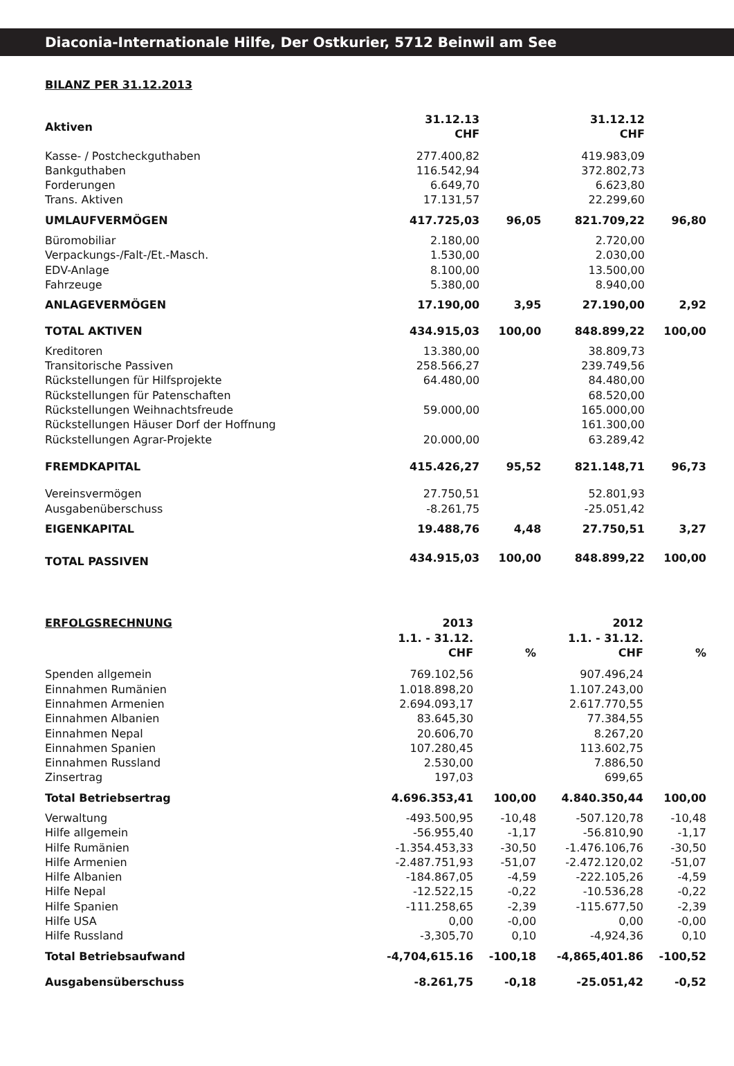Diaconia-Internationale Hilfe, Der Ostkurier, 5712 Beinwil am See
BILANZ PER 31.12.2013
| Aktiven | 31.12.13 CHF | | 31.12.12 CHF | |
| --- | --- | --- | --- | --- |
| Kasse- / Postcheckguthaben | 277.400,82 | | 419.983,09 | |
| Bankguthaben | 116.542,94 | | 372.802,73 | |
| Forderungen | 6.649,70 | | 6.623,80 | |
| Trans. Aktiven | 17.131,57 | | 22.299,60 | |
| UMLAUFVERMÖGEN | 417.725,03 | 96,05 | 821.709,22 | 96,80 |
| Büromobiliar | 2.180,00 | | 2.720,00 | |
| Verpackungs-/Falt-/Et.-Masch. | 1.530,00 | | 2.030,00 | |
| EDV-Anlage | 8.100,00 | | 13.500,00 | |
| Fahrzeuge | 5.380,00 | | 8.940,00 | |
| ANLAGEVERMÖGEN | 17.190,00 | 3,95 | 27.190,00 | 2,92 |
| TOTAL AKTIVEN | 434.915,03 | 100,00 | 848.899,22 | 100,00 |
| Kreditoren | 13.380,00 | | 38.809,73 | |
| Transitorische Passiven | 258.566,27 | | 239.749,56 | |
| Rückstellungen für Hilfsprojekte | 64.480,00 | | 84.480,00 | |
| Rückstellungen für Patenschaften | | | 68.520,00 | |
| Rückstellungen Weihnachtsfreude | 59.000,00 | | 165.000,00 | |
| Rückstellungen Häuser Dorf der Hoffnung | | | 161.300,00 | |
| Rückstellungen Agrar-Projekte | 20.000,00 | | 63.289,42 | |
| FREMDKAPITAL | 415.426,27 | 95,52 | 821.148,71 | 96,73 |
| Vereinsvermögen | 27.750,51 | | 52.801,93 | |
| Ausgabenüberschuss | -8.261,75 | | -25.051,42 | |
| EIGENKAPITAL | 19.488,76 | 4,48 | 27.750,51 | 3,27 |
| TOTAL PASSIVEN | 434.915,03 | 100,00 | 848.899,22 | 100,00 |
| ERFOLGSRECHNUNG | 2013 1.1. - 31.12. CHF | % | 2012 1.1. - 31.12. CHF | % |
| --- | --- | --- | --- | --- |
| Spenden allgemein | 769.102,56 | | 907.496,24 | |
| Einnahmen Rumänien | 1.018.898,20 | | 1.107.243,00 | |
| Einnahmen Armenien | 2.694.093,17 | | 2.617.770,55 | |
| Einnahmen Albanien | 83.645,30 | | 77.384,55 | |
| Einnahmen Nepal | 20.606,70 | | 8.267,20 | |
| Einnahmen Spanien | 107.280,45 | | 113.602,75 | |
| Einnahmen Russland | 2.530,00 | | 7.886,50 | |
| Zinsertrag | 197,03 | | 699,65 | |
| Total Betriebsertrag | 4.696.353,41 | 100,00 | 4.840.350,44 | 100,00 |
| Verwaltung | -493.500,95 | -10,48 | -507.120,78 | -10,48 |
| Hilfe allgemein | -56.955,40 | -1,17 | -56.810,90 | -1,17 |
| Hilfe Rumänien | -1.354.453,33 | -30,50 | -1.476.106,76 | -30,50 |
| Hilfe Armenien | -2.487.751,93 | -51,07 | -2.472.120,02 | -51,07 |
| Hilfe Albanien | -184.867,05 | -4,59 | -222.105,26 | -4,59 |
| Hilfe Nepal | -12.522,15 | -0,22 | -10.536,28 | -0,22 |
| Hilfe Spanien | -111.258,65 | -2,39 | -115.677,50 | -2,39 |
| Hilfe USA | 0,00 | -0,00 | 0,00 | -0,00 |
| Hilfe Russland | -3,305,70 | 0,10 | -4,924,36 | 0,10 |
| Total Betriebsaufwand | -4,704,615.16 | -100,18 | -4,865,401.86 | -100,52 |
| Ausgabensüberschuss | -8.261,75 | -0,18 | -25.051,42 | -0,52 |